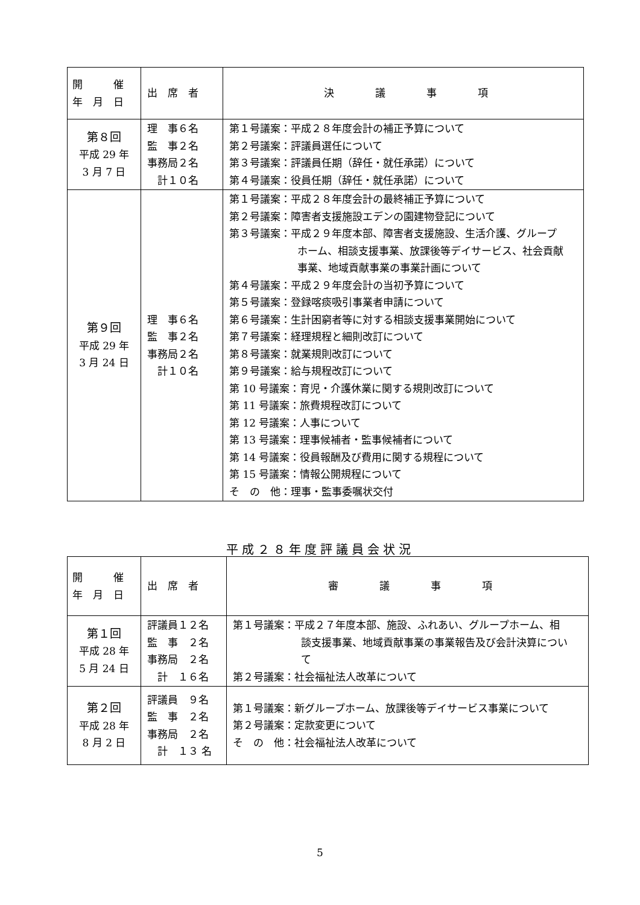| 開 催 年 月 日 | 出 席 者 | 決 議 事 項 |
| --- | --- | --- |
| 第８回 平成 29 年 3 月 7 日 | 理 事６名 監 事２名 事務局２名 計１０名 | 第１号議案：平成２８年度会計の補正予算について 第２号議案：評議員選任について 第３号議案：評議員任期（辞任・就任承諾）について 第４号議案：役員任期（辞任・就任承諾）について |
| 第９回 平成 29 年 3 月 24 日 | 理 事６名 監 事２名 事務局２名 計１０名 | 第１号議案：平成２８年度会計の最終補正予算について 第２号議案：障害者支援施設エデンの園建物登記について 第３号議案：平成２９年度本部、障害者支援施設、生活介護、グループ ホーム、相談支援事業、放課後等デイサービス、社会貢献 事業、地域貢献事業の事業計画について 第４号議案：平成２９年度会計の当初予算について 第５号議案：登録喀痰吸引事業者申請について 第６号議案：生計困窮者等に対する相談支援事業開始について 第７号議案：経理規程と細則改訂について 第８号議案：就業規則改訂について 第９号議案：給与規程改訂について 第 10 号議案：育児・介護休業に関する規則改訂について 第 11 号議案：旅費規程改訂について 第 12 号議案：人事について 第 13 号議案：理事候補者・監事候補者について 第 14 号議案：役員報酬及び費用に関する規程について 第 15 号議案：情報公開規程について そ の 他：理事・監事委嘱状交付 |
平成２８年度評議員会状況
| 開 催 年 月 日 | 出 席 者 | 審 議 事 項 |
| --- | --- | --- |
| 第１回 平成 28 年 5 月 24 日 | 評議員１２名 監 事 ２名 事務局 ２名 計 １６名 | 第１号議案：平成２７年度本部、施設、ふれあい、グループホーム、相 談支援事業、地域貢献事業の事業報告及び会計決算につい て 第２号議案：社会福祉法人改革について |
| 第２回 平成 28 年 8 月 2 日 | 評議員 ９名 監 事 ２名 事務局 ２名 計 １３ 名 | 第１号議案：新グループホーム、放課後等デイサービス事業について 第２号議案：定款変更について そ の 他：社会福祉法人改革について |
5